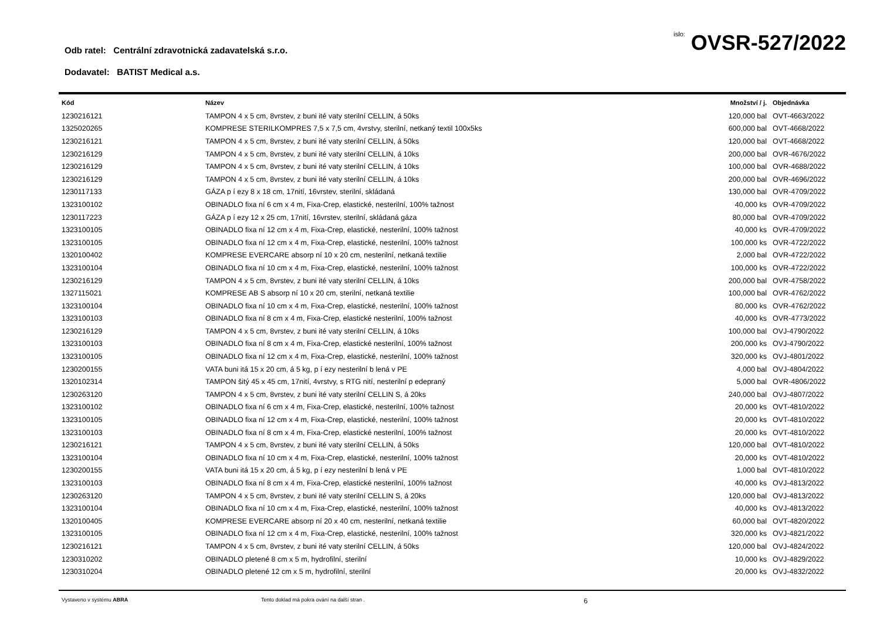Odb ratel: Centrální zdravotnická zadavatelská s.r.o.
íslo: OVSR-527/2022
Dodavatel: BATIST Medical a.s.
| Kód | Název | Množství / j. | Objednávka |
| --- | --- | --- | --- |
| 1230216121 | TAMPON 4 x 5 cm, 8vrstev, z buni ité vaty sterilní CELLIN, á 50ks | 120,000 bal | OVT-4663/2022 |
| 1325020265 | KOMPRESE STERILKOMPRES 7,5 x 7,5 cm, 4vrstvy, sterilní, netkaný textil 100x5ks | 600,000 bal | OVT-4668/2022 |
| 1230216121 | TAMPON 4 x 5 cm, 8vrstev, z buni ité vaty sterilní CELLIN, á 50ks | 120,000 bal | OVT-4668/2022 |
| 1230216129 | TAMPON 4 x 5 cm, 8vrstev, z buni ité vaty sterilní CELLIN, á 10ks | 200,000 bal | OVR-4676/2022 |
| 1230216129 | TAMPON 4 x 5 cm, 8vrstev, z buni ité vaty sterilní CELLIN, á 10ks | 100,000 bal | OVR-4688/2022 |
| 1230216129 | TAMPON 4 x 5 cm, 8vrstev, z buni ité vaty sterilní CELLIN, á 10ks | 200,000 bal | OVR-4696/2022 |
| 1230117133 | GÁZA p í ezy 8 x 18 cm, 17nití, 16vrstev, sterilní, skládaná | 130,000 bal | OVR-4709/2022 |
| 1323100102 | OBINADLO fixa ní 6 cm x 4 m, Fixa-Crep, elastické, nesterilní, 100% tažnost | 40,000 ks | OVR-4709/2022 |
| 1230117223 | GÁZA p í ezy 12 x 25 cm, 17nití, 16vrstev, sterilní, skládaná gáza | 80,000 bal | OVR-4709/2022 |
| 1323100105 | OBINADLO fixa ní 12 cm x 4 m, Fixa-Crep, elastické, nesterilní, 100% tažnost | 40,000 ks | OVR-4709/2022 |
| 1323100105 | OBINADLO fixa ní 12 cm x 4 m, Fixa-Crep, elastické, nesterilní, 100% tažnost | 100,000 ks | OVR-4722/2022 |
| 1320100402 | KOMPRESE EVERCARE absorp ní 10 x 20 cm, nesterilní, netkaná textilie | 2,000 bal | OVR-4722/2022 |
| 1323100104 | OBINADLO fixa ní 10 cm x 4 m, Fixa-Crep, elastické, nesterilní, 100% tažnost | 100,000 ks | OVR-4722/2022 |
| 1230216129 | TAMPON 4 x 5 cm, 8vrstev, z buni ité vaty sterilní CELLIN, á 10ks | 200,000 bal | OVR-4758/2022 |
| 1327115021 | KOMPRESE AB S absorp ní 10 x 20 cm, sterilní, netkaná textilie | 100,000 bal | OVR-4762/2022 |
| 1323100104 | OBINADLO fixa ní 10 cm x 4 m, Fixa-Crep, elastické, nesterilní, 100% tažnost | 80,000 ks | OVR-4762/2022 |
| 1323100103 | OBINADLO fixa ní 8 cm x 4 m, Fixa-Crep, elastické nesterilní, 100% tažnost | 40,000 ks | OVR-4773/2022 |
| 1230216129 | TAMPON 4 x 5 cm, 8vrstev, z buni ité vaty sterilní CELLIN, á 10ks | 100,000 bal | OVJ-4790/2022 |
| 1323100103 | OBINADLO fixa ní 8 cm x 4 m, Fixa-Crep, elastické nesterilní, 100% tažnost | 200,000 ks | OVJ-4790/2022 |
| 1323100105 | OBINADLO fixa ní 12 cm x 4 m, Fixa-Crep, elastické, nesterilní, 100% tažnost | 320,000 ks | OVJ-4801/2022 |
| 1230200155 | VATA buni itá 15 x 20 cm, á 5 kg, p í ezy nesterilní b lená v PE | 4,000 bal | OVJ-4804/2022 |
| 1320102314 | TAMPON šitý 45 x 45 cm, 17nití, 4vrstvy, s RTG nití, nesterilní p edepraný | 5,000 bal | OVR-4806/2022 |
| 1230263120 | TAMPON 4 x 5 cm, 8vrstev, z buni ité vaty sterilní CELLIN S, á 20ks | 240,000 bal | OVJ-4807/2022 |
| 1323100102 | OBINADLO fixa ní 6 cm x 4 m, Fixa-Crep, elastické, nesterilní, 100% tažnost | 20,000 ks | OVT-4810/2022 |
| 1323100105 | OBINADLO fixa ní 12 cm x 4 m, Fixa-Crep, elastické, nesterilní, 100% tažnost | 20,000 ks | OVT-4810/2022 |
| 1323100103 | OBINADLO fixa ní 8 cm x 4 m, Fixa-Crep, elastické nesterilní, 100% tažnost | 20,000 ks | OVT-4810/2022 |
| 1230216121 | TAMPON 4 x 5 cm, 8vrstev, z buni ité vaty sterilní CELLIN, á 50ks | 120,000 bal | OVT-4810/2022 |
| 1323100104 | OBINADLO fixa ní 10 cm x 4 m, Fixa-Crep, elastické, nesterilní, 100% tažnost | 20,000 ks | OVT-4810/2022 |
| 1230200155 | VATA buni itá 15 x 20 cm, á 5 kg, p í ezy nesterilní b lená v PE | 1,000 bal | OVT-4810/2022 |
| 1323100103 | OBINADLO fixa ní 8 cm x 4 m, Fixa-Crep, elastické nesterilní, 100% tažnost | 40,000 ks | OVJ-4813/2022 |
| 1230263120 | TAMPON 4 x 5 cm, 8vrstev, z buni ité vaty sterilní CELLIN S, á 20ks | 120,000 bal | OVJ-4813/2022 |
| 1323100104 | OBINADLO fixa ní 10 cm x 4 m, Fixa-Crep, elastické, nesterilní, 100% tažnost | 40,000 ks | OVJ-4813/2022 |
| 1320100405 | KOMPRESE EVERCARE absorp ní 20 x 40 cm, nesterilní, netkaná textilie | 60,000 bal | OVT-4820/2022 |
| 1323100105 | OBINADLO fixa ní 12 cm x 4 m, Fixa-Crep, elastické, nesterilní, 100% tažnost | 320,000 ks | OVJ-4821/2022 |
| 1230216121 | TAMPON 4 x 5 cm, 8vrstev, z buni ité vaty sterilní CELLIN, á 50ks | 120,000 bal | OVJ-4824/2022 |
| 1230310202 | OBINADLO pletené 8 cm x 5 m, hydrofilní, sterilní | 10,000 ks | OVJ-4829/2022 |
| 1230310204 | OBINADLO pletené 12 cm x 5 m, hydrofilní, sterilní | 20,000 ks | OVJ-4832/2022 |
Vystaveno v systému ABRA Tento doklad má pokra ování na další stran . 6